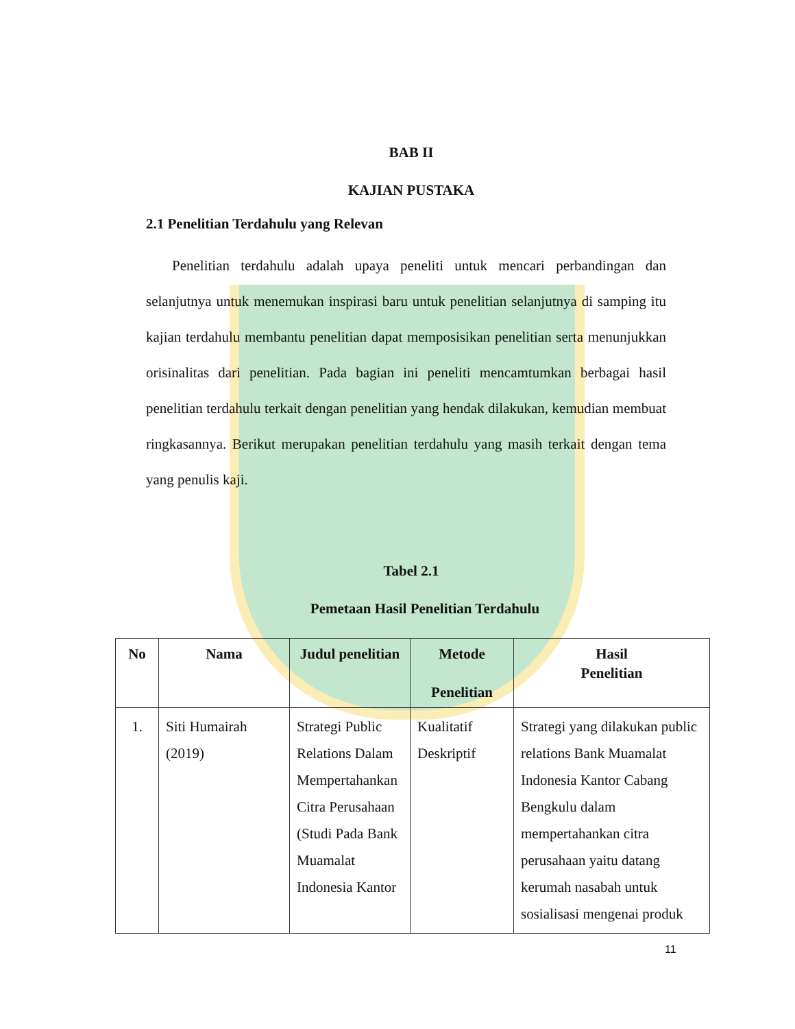BAB II
KAJIAN PUSTAKA
2.1 Penelitian Terdahulu yang Relevan
Penelitian terdahulu adalah upaya peneliti untuk mencari perbandingan dan selanjutnya untuk menemukan inspirasi baru untuk penelitian selanjutnya di samping itu kajian terdahulu membantu penelitian dapat memposisikan penelitian serta menunjukkan orisinalitas dari penelitian. Pada bagian ini peneliti mencamtumkan berbagai hasil penelitian terdahulu terkait dengan penelitian yang hendak dilakukan, kemudian membuat ringkasannya. Berikut merupakan penelitian terdahulu yang masih terkait dengan tema yang penulis kaji.
Tabel 2.1
Pemetaan Hasil Penelitian Terdahulu
| No | Nama | Judul penelitian | Metode Penelitian | Hasil Penelitian |
| --- | --- | --- | --- | --- |
| 1. | Siti Humairah (2019) | Strategi Public Relations Dalam Mempertahankan Citra Perusahaan (Studi Pada Bank Muamalat Indonesia Kantor | Kualitatif Deskriptif | Strategi yang dilakukan public relations Bank Muamalat Indonesia Kantor Cabang Bengkulu dalam mempertahankan citra perusahaan yaitu datang kerumah nasabah untuk sosialisasi mengenai produk |
11